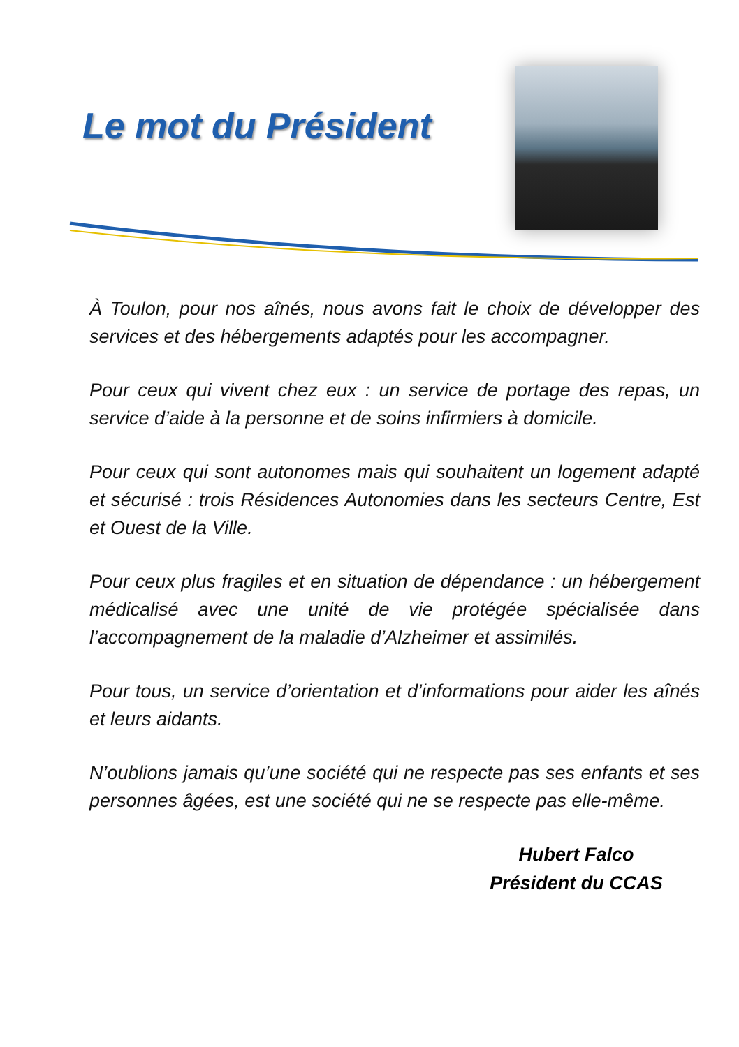Le mot du Président
À Toulon, pour nos aînés, nous avons fait le choix de développer des services et des hébergements adaptés pour les accompagner.
Pour ceux qui vivent chez eux : un service de portage des repas, un service d’aide à la personne et de soins infirmiers à domicile.
Pour ceux qui sont autonomes mais qui souhaitent un logement adapté et sécurisé : trois Résidences Autonomies dans les secteurs Centre, Est et Ouest de la Ville.
Pour ceux plus fragiles et en situation de dépendance : un hébergement médicalisé avec une unité de vie protégée spécialisée dans l’accompagnement de la maladie d’Alzheimer et assimilés.
Pour tous, un service d’orientation et d’informations pour aider les aînés et leurs aidants.
N’oublions jamais qu’une société qui ne respecte pas ses enfants et ses personnes âgées, est une société qui ne se respecte pas elle-même.
Hubert Falco
Président du CCAS